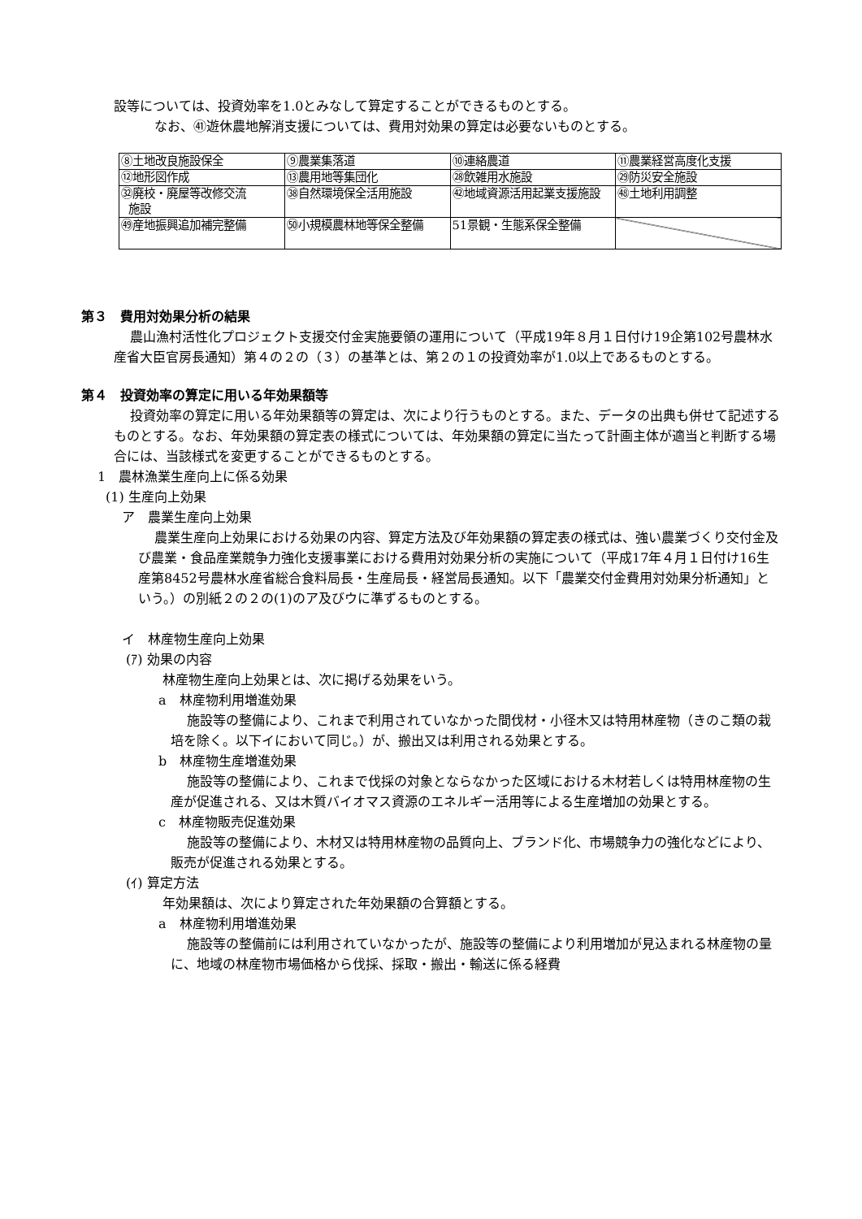設等については、投資効率を1.0とみなして算定することができるものとする。
なお、㊶遊休農地解消支援については、費用対効果の算定は必要ないものとする。
| ⑧土地改良施設保全 | ⑨農業集落道 | ⑩連絡農道 | ⑪農業経営高度化支援 |
| ⑫地形図作成 | ⑬農用地等集団化 | ㉘飲雑用水施設 | ㉙防災安全施設 |
| ㉜廃校・廃屋等改修交流 施設 | ㊳自然環境保全活用施設 | ㊷地域資源活用起業支援施設 | ㊽土地利用調整 |
| ㊾産地振興追加補完整備 | ㊿小規模農林地等保全整備 | 51景観・生態系保全整備 | |
第３　費用対効果分析の結果
農山漁村活性化プロジェクト支援交付金実施要領の運用について（平成19年８月１日付け19企第102号農林水産省大臣官房長通知）第４の２の（３）の基準とは、第２の１の投資効率が1.0以上であるものとする。
第４　投資効率の算定に用いる年効果額等
投資効率の算定に用いる年効果額等の算定は、次により行うものとする。また、データの出典も併せて記述するものとする。なお、年効果額の算定表の様式については、年効果額の算定に当たって計画主体が適当と判断する場合には、当該様式を変更することができるものとする。
1　農林漁業生産向上に係る効果
(1) 生産向上効果
ア　農業生産向上効果
農業生産向上効果における効果の内容、算定方法及び年効果額の算定表の様式は、強い農業づくり交付金及び農業・食品産業競争力強化支援事業における費用対効果分析の実施について（平成17年４月１日付け16生産第8452号農林水産省総合食料局長・生産局長・経営局長通知。以下「農業交付金費用対効果分析通知」という。）の別紙２の２の(1)のア及びウに準ずるものとする。
イ　林産物生産向上効果
(ｱ) 効果の内容
林産物生産向上効果とは、次に掲げる効果をいう。
a　林産物利用増進効果
施設等の整備により、これまで利用されていなかった間伐材・小径木又は特用林産物（きのこ類の栽培を除く。以下イにおいて同じ。）が、搬出又は利用される効果とする。
b　林産物生産増進効果
施設等の整備により、これまで伐採の対象とならなかった区域における木材若しくは特用林産物の生産が促進される、又は木質バイオマス資源のエネルギー活用等による生産増加の効果とする。
c　林産物販売促進効果
施設等の整備により、木材又は特用林産物の品質向上、ブランド化、市場競争力の強化などにより、販売が促進される効果とする。
(ｲ) 算定方法
年効果額は、次により算定された年効果額の合算額とする。
a　林産物利用増進効果
施設等の整備前には利用されていなかったが、施設等の整備により利用増加が見込まれる林産物の量に、地域の林産物市場価格から伐採、採取・搬出・輸送に係る経費